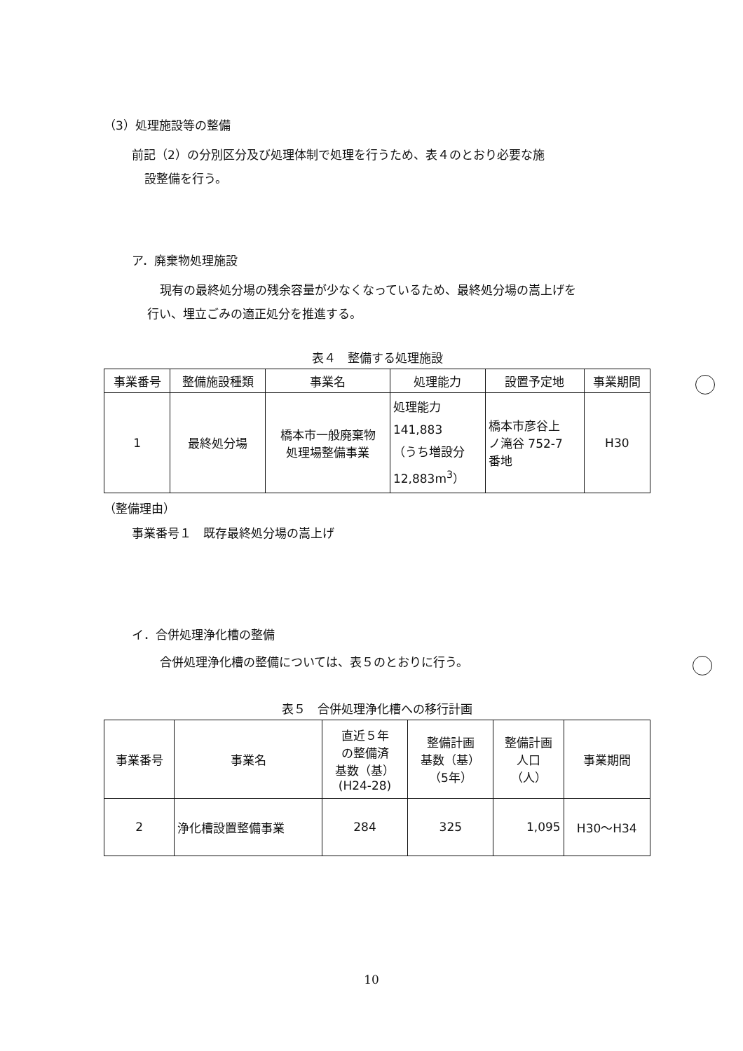（3）処理施設等の整備
前記（2）の分別区分及び処理体制で処理を行うため、表４のとおり必要な施
設整備を行う。
ア．廃棄物処理施設
現有の最終処分場の残余容量が少なくなっているため、最終処分場の嵩上げを
行い、埋立ごみの適正処分を推進する。
表４　整備する処理施設
| 事業番号 | 整備施設種類 | 事業名 | 処理能力 | 設置予定地 | 事業期間 |
| --- | --- | --- | --- | --- | --- |
| 1 | 最終処分場 | 橋本市一般廃棄物 処理場整備事業 | 処理能力 141,883 （うち増設分 12,883m<sup>3</sup>） | 橋本市彦谷上 ノ滝谷 752-7 番地 | H30 |
（整備理由）
事業番号１　既存最終処分場の嵩上げ
イ．合併処理浄化槽の整備
合併処理浄化槽の整備については、表５のとおりに行う。
表５　合併処理浄化槽への移行計画
| 事業番号 | 事業名 | 直近５年 の整備済 基数（基） (H24-28) | 整備計画 基数（基） （5年） | 整備計画 人口 （人） | 事業期間 |
| --- | --- | --- | --- | --- | --- |
| 2 | 浄化槽設置整備事業 | 284 | 325 | 1,095 | H30～H34 |
10